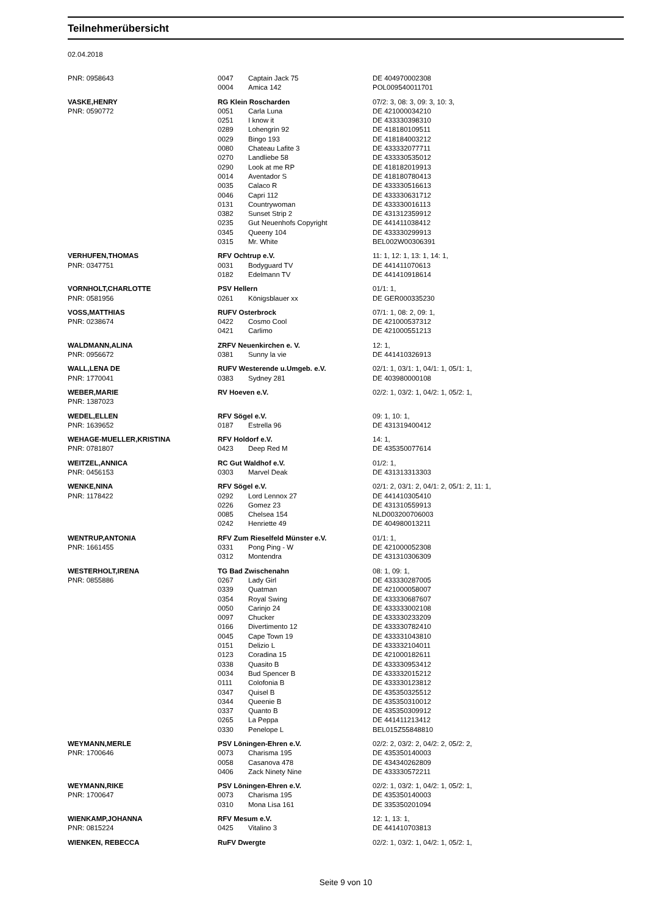Teilnehmerübersicht
02.04.2018
| PNR: 0958643 | 0047 | Captain Jack 75 | DE 404970002308 |
| | 0004 | Amica 142 | POL009540011701 |
| VASKE,HENRY | RG Klein Roscharden | | 07/2: 3, 08: 3, 09: 3, 10: 3, |
| PNR: 0590772 | 0051 | Carla Luna | DE 421000034210 |
| | 0251 | I know it | DE 433330398310 |
| | 0289 | Lohengrin 92 | DE 418180109511 |
| | 0029 | Bingo 193 | DE 418184003212 |
| | 0080 | Chateau Lafite 3 | DE 433332077711 |
| | 0270 | Landliebe 58 | DE 433330535012 |
| | 0290 | Look at me RP | DE 418182019913 |
| | 0014 | Aventador S | DE 418180780413 |
| | 0035 | Calaco R | DE 433330516613 |
| | 0046 | Capri 112 | DE 433330631712 |
| | 0131 | Countrywoman | DE 433330016113 |
| | 0382 | Sunset Strip 2 | DE 431312359912 |
| | 0235 | Gut Neuenhofs Copyright | DE 441411038412 |
| | 0345 | Queeny 104 | DE 433330299913 |
| | 0315 | Mr. White | BEL002W00306391 |
| VERHUFEN,THOMAS | RFV Ochtrup e.V. | | 11: 1, 12: 1, 13: 1, 14: 1, |
| PNR: 0347751 | 0031 | Bodyguard TV | DE 441411070613 |
| | 0182 | Edelmann TV | DE 441410918614 |
| VORNHOLT,CHARLOTTE | PSV Hellern | | 01/1: 1, |
| PNR: 0581956 | 0261 | Königsblauer xx | DE GER000335230 |
| VOSS,MATTHIAS | RUFV Osterbrock | | 07/1: 1, 08: 2, 09: 1, |
| PNR: 0238674 | 0422 | Cosmo Cool | DE 421000537312 |
| | 0421 | Carlimo | DE 421000551213 |
| WALDMANN,ALINA | ZRFV Neuenkirchen e. V. | | 12: 1, |
| PNR: 0956672 | 0381 | Sunny la vie | DE 441410326913 |
| WALL,LENA DE | RUFV Westerende u.Umgeb. e.V. | | 02/1: 1, 03/1: 1, 04/1: 1, 05/1: 1, |
| PNR: 1770041 | 0383 | Sydney 281 | DE 403980000108 |
| WEBER,MARIE | RV Hoeven e.V. | | 02/2: 1, 03/2: 1, 04/2: 1, 05/2: 1, |
| PNR: 1387023 | | | |
| WEDEL,ELLEN | RFV Sögel e.V. | | 09: 1, 10: 1, |
| PNR: 1639652 | 0187 | Estrella 96 | DE 431319400412 |
| WEHAGE-MUELLER,KRISTINA | RFV Holdorf e.V. | | 14: 1, |
| PNR: 0781807 | 0423 | Deep Red M | DE 435350077614 |
| WEITZEL,ANNICA | RC Gut Waldhof e.V. | | 01/2: 1, |
| PNR: 0456153 | 0303 | Marvel Deak | DE 431313313303 |
| WENKE,NINA | RFV Sögel e.V. | | 02/1: 2, 03/1: 2, 04/1: 2, 05/1: 2, 11: 1, |
| PNR: 1178422 | 0292 | Lord Lennox 27 | DE 441410305410 |
| | 0226 | Gomez 23 | DE 431310559913 |
| | 0085 | Chelsea 154 | NLD003200706003 |
| | 0242 | Henriette 49 | DE 404980013211 |
| WENTRUP,ANTONIA | RFV Zum Rieselfeld Münster e.V. | | 01/1: 1, |
| PNR: 1661455 | 0331 | Pong Ping - W | DE 421000052308 |
| | 0312 | Montendra | DE 431310306309 |
| WESTERHOLT,IRENA | TG Bad Zwischenahn | | 08: 1, 09: 1, |
| PNR: 0855886 | 0267 | Lady Girl | DE 433330287005 |
| | 0339 | Quatman | DE 421000058007 |
| | 0354 | Royal Swing | DE 433330687607 |
| | 0050 | Carinjo 24 | DE 433333002108 |
| | 0097 | Chucker | DE 433330233209 |
| | 0166 | Divertimento 12 | DE 433330782410 |
| | 0045 | Cape Town 19 | DE 433331043810 |
| | 0151 | Delizio L | DE 433332104011 |
| | 0123 | Coradina 15 | DE 421000182611 |
| | 0338 | Quasito B | DE 433330953412 |
| | 0034 | Bud Spencer B | DE 433332015212 |
| | 0111 | Colofonia B | DE 433330123812 |
| | 0347 | Quisel B | DE 435350325512 |
| | 0344 | Queenie B | DE 435350310012 |
| | 0337 | Quanto B | DE 435350309912 |
| | 0265 | La Peppa | DE 441411213412 |
| | 0330 | Penelope L | BEL015Z55848810 |
| WEYMANN,MERLE | PSV Löningen-Ehren e.V. | | 02/2: 2, 03/2: 2, 04/2: 2, 05/2: 2, |
| PNR: 1700646 | 0073 | Charisma 195 | DE 435350140003 |
| | 0058 | Casanova 478 | DE 434340262809 |
| | 0406 | Zack Ninety Nine | DE 433330572211 |
| WEYMANN,RIKE | PSV Löningen-Ehren e.V. | | 02/2: 1, 03/2: 1, 04/2: 1, 05/2: 1, |
| PNR: 1700647 | 0073 | Charisma 195 | DE 435350140003 |
| | 0310 | Mona Lisa 161 | DE 335350201094 |
| WIENKAMP,JOHANNA | RFV Mesum e.V. | | 12: 1, 13: 1, |
| PNR: 0815224 | 0425 | Vitalino 3 | DE 441410703813 |
| WIENKEN, REBECCA | RuFV Dwergte | | 02/2: 1, 03/2: 1, 04/2: 1, 05/2: 1, |
Seite 9 von 10